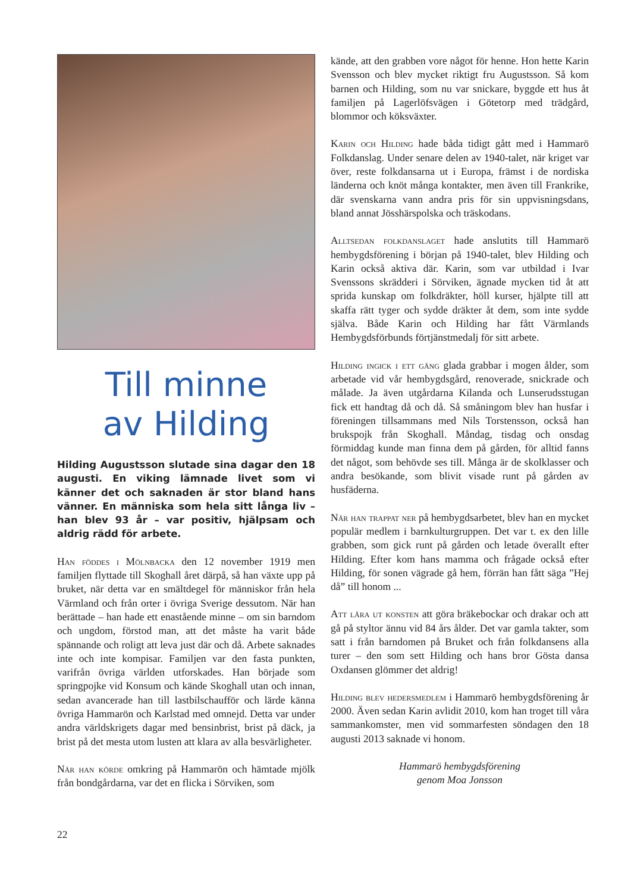Till minne
av Hilding
Hilding Augustsson slutade sina dagar den 18 augusti. En viking lämnade livet som vi känner det och saknaden är stor bland hans vänner. En människa som hela sitt långa liv – han blev 93 år – var positiv, hjälpsam och aldrig rädd för arbete.
Han föddes i Mölnbacka den 12 november 1919 men familjen flyttade till Skoghall året därpå, så han växte upp på bruket, när detta var en smältdegel för människor från hela Värmland och från orter i övriga Sverige dessutom. När han berättade – han hade ett enastående minne – om sin barndom och ungdom, förstod man, att det måste ha varit både spännande och roligt att leva just där och då. Arbete saknades inte och inte kompisar. Familjen var den fasta punkten, varifrån övriga världen utforskades. Han började som springpojke vid Konsum och kände Skoghall utan och innan, sedan avancerade han till lastbilschaufför och lärde känna övriga Hammarön och Karlstad med omnejd. Detta var under andra världskrigets dagar med bensinbrist, brist på däck, ja brist på det mesta utom lusten att klara av alla besvärligheter.
När han körde omkring på Hammarön och hämtade mjölk från bondgårdarna, var det en flicka i Sörviken, som
kände, att den grabben vore något för henne. Hon hette Karin Svensson och blev mycket riktigt fru Augustsson. Så kom barnen och Hilding, som nu var snickare, byggde ett hus åt familjen på Lagerlöfsvägen i Götetorp med trädgård, blommor och köksväxter.
Karin och Hilding hade båda tidigt gått med i Hammarö Folkdanslag. Under senare delen av 1940-talet, när kriget var över, reste folkdansarna ut i Europa, främst i de nordiska länderna och knöt många kontakter, men även till Frankrike, där svenskarna vann andra pris för sin uppvisningsdans, bland annat Jösshärspolska och träskodans.
Alltsedan folkdanslaget hade anslutits till Hammarö hembygdsförening i början på 1940-talet, blev Hilding och Karin också aktiva där. Karin, som var utbildad i Ivar Svenssons skrädderi i Sörviken, ägnade mycken tid åt att sprida kunskap om folkdräkter, höll kurser, hjälpte till att skaffa rätt tyger och sydde dräkter åt dem, som inte sydde själva. Både Karin och Hilding har fått Värmlands Hembygdsförbunds förtjänstmedalj för sitt arbete.
Hilding ingick i ett gäng glada grabbar i mogen ålder, som arbetade vid vår hembygdsgård, renoverade, snickrade och målade. Ja även utgårdarna Kilanda och Lunserudsstugan fick ett handtag då och då. Så småningom blev han husfar i föreningen tillsammans med Nils Torstensson, också han brukspojk från Skoghall. Måndag, tisdag och onsdag förmiddag kunde man finna dem på gården, för alltid fanns det något, som behövde ses till. Många är de skolklasser och andra besökande, som blivit visade runt på gården av husfäderna.
När han trappat ner på hembygdsarbetet, blev han en mycket populär medlem i barnkulturgruppen. Det var t. ex den lille grabben, som gick runt på gården och letade överallt efter Hilding. Efter kom hans mamma och frågade också efter Hilding, för sonen vägrade gå hem, förrän han fått säga ”Hej då” till honom ...
Att lära ut konsten att göra bräkebockar och drakar och att gå på styltor ännu vid 84 års ålder. Det var gamla takter, som satt i från barndomen på Bruket och från folkdansens alla turer – den som sett Hilding och hans bror Gösta dansa Oxdansen glömmer det aldrig!
Hilding blev hedersmedlem i Hammarö hembygdsförening år 2000. Även sedan Karin avlidit 2010, kom han troget till våra sammankomster, men vid sommarfesten söndagen den 18 augusti 2013 saknade vi honom.
Hammarö hembygdsförening
genom Moa Jonsson
22